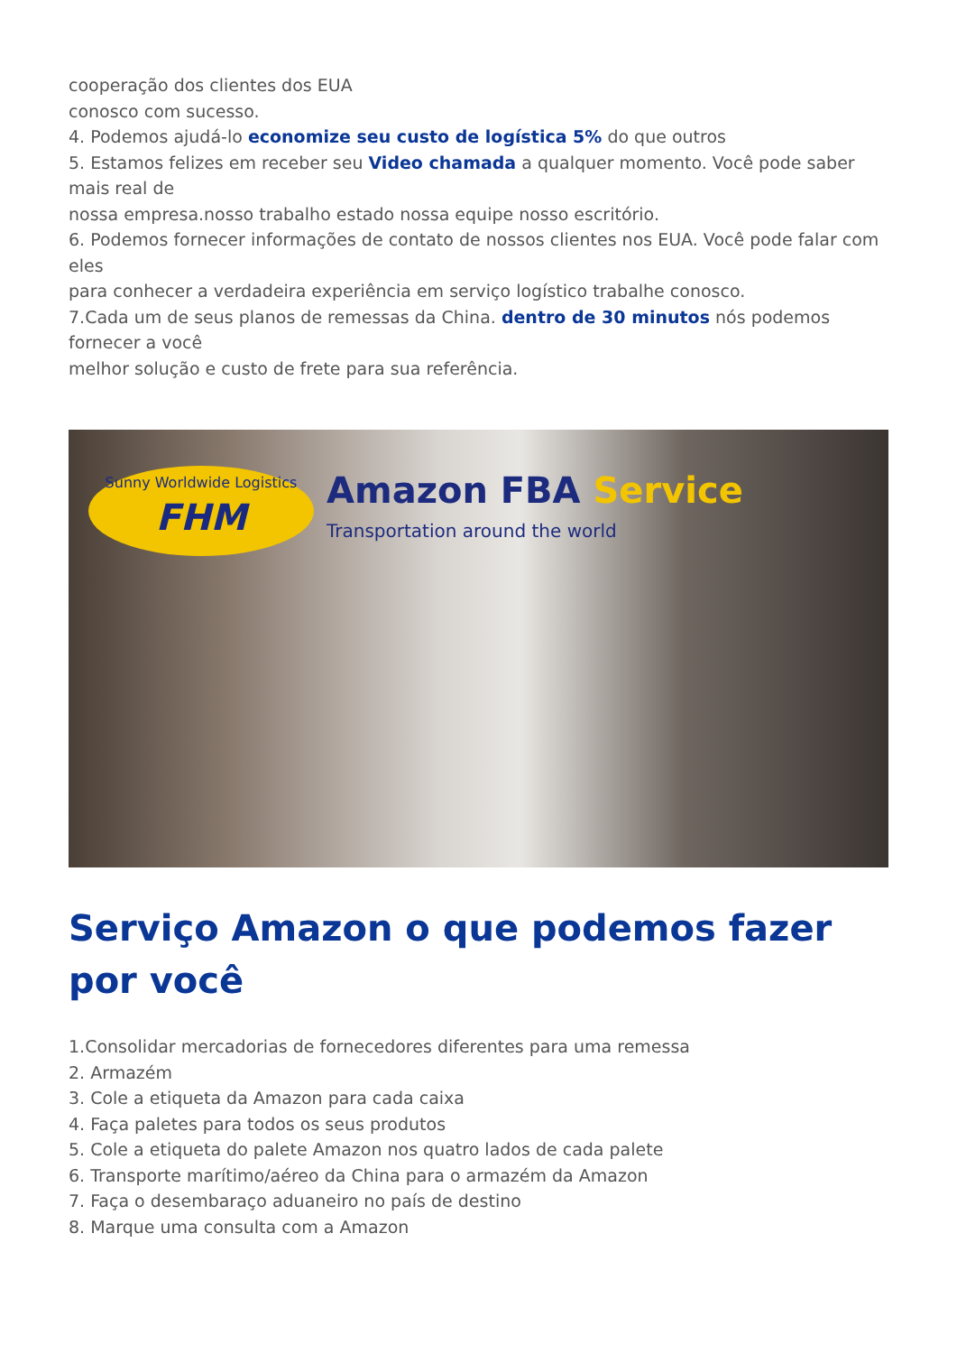cooperação dos clientes dos EUA
conosco com sucesso.
4. Podemos ajudá-lo economize seu custo de logística 5% do que outros
5. Estamos felizes em receber seu Video chamada a qualquer momento. Você pode saber mais real de
nossa empresa.nosso trabalho estado nossa equipe nosso escritório.
6. Podemos fornecer informações de contato de nossos clientes nos EUA. Você pode falar com eles
para conhecer a verdadeira experiência em serviço logístico trabalhe conosco.
7.Cada um de seus planos de remessas da China. dentro de 30 minutos nós podemos fornecer a você
melhor solução e custo de frete para sua referência.
Sunny Worldwide Logistics
FHM
Amazon FBA Service
Transportation around the world
Serviço Amazon o que podemos fazer por você
1.Consolidar mercadorias de fornecedores diferentes para uma remessa
2. Armazém
3. Cole a etiqueta da Amazon para cada caixa
4. Faça paletes para todos os seus produtos
5. Cole a etiqueta do palete Amazon nos quatro lados de cada palete
6. Transporte marítimo/aéreo da China para o armazém da Amazon
7. Faça o desembaraço aduaneiro no país de destino
8. Marque uma consulta com a Amazon